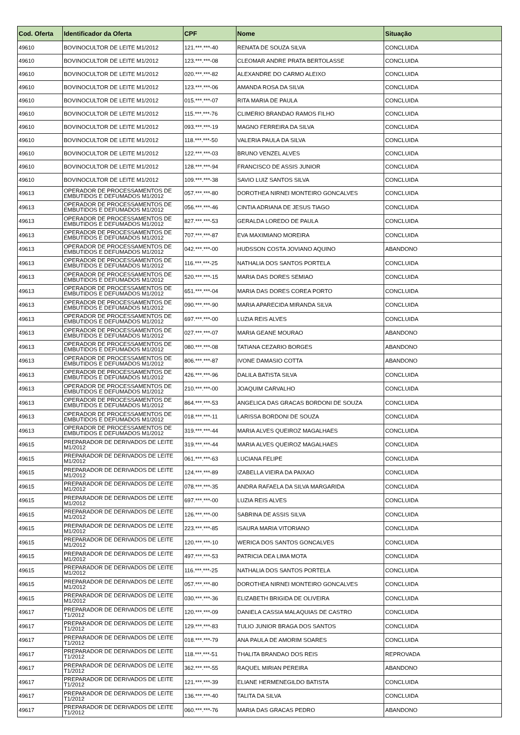| Cod. Oferta | Identificador da Oferta | CPF | Nome | Situação |
| --- | --- | --- | --- | --- |
| 49610 | BOVINOCULTOR DE LEITE M1/2012 | 121.***.***-40 | RENATA DE SOUZA SILVA | CONCLUIDA |
| 49610 | BOVINOCULTOR DE LEITE M1/2012 | 123.***.***-08 | CLEOMAR ANDRE PRATA BERTOLASSE | CONCLUIDA |
| 49610 | BOVINOCULTOR DE LEITE M1/2012 | 020.***.***-82 | ALEXANDRE DO CARMO ALEIXO | CONCLUIDA |
| 49610 | BOVINOCULTOR DE LEITE M1/2012 | 123.***.***-06 | AMANDA ROSA DA SILVA | CONCLUIDA |
| 49610 | BOVINOCULTOR DE LEITE M1/2012 | 015.***.***-07 | RITA MARIA DE PAULA | CONCLUIDA |
| 49610 | BOVINOCULTOR DE LEITE M1/2012 | 115.***.***-76 | CLIMERIO BRANDAO RAMOS FILHO | CONCLUIDA |
| 49610 | BOVINOCULTOR DE LEITE M1/2012 | 093.***.***-19 | MAGNO FERREIRA DA SILVA | CONCLUIDA |
| 49610 | BOVINOCULTOR DE LEITE M1/2012 | 118.***.***-50 | VALERIA PAULA DA SILVA | CONCLUIDA |
| 49610 | BOVINOCULTOR DE LEITE M1/2012 | 122.***.***-03 | BRUNO VENZEL ALVES | CONCLUIDA |
| 49610 | BOVINOCULTOR DE LEITE M1/2012 | 128.***.***-94 | FRANCISCO DE ASSIS JUNIOR | CONCLUIDA |
| 49610 | BOVINOCULTOR DE LEITE M1/2012 | 109.***.***-38 | SAVIO LUIZ SANTOS SILVA | CONCLUIDA |
| 49613 | OPERADOR DE PROCESSAMENTOS DE EMBUTIDOS E DEFUMADOS M1/2012 | 057.***.***-80 | DOROTHEA NIRNEI MONTEIRO GONCALVES | CONCLUIDA |
| 49613 | OPERADOR DE PROCESSAMENTOS DE EMBUTIDOS E DEFUMADOS M1/2012 | 056.***.***-46 | CINTIA ADRIANA DE JESUS TIAGO | CONCLUIDA |
| 49613 | OPERADOR DE PROCESSAMENTOS DE EMBUTIDOS E DEFUMADOS M1/2012 | 827.***.***-53 | GERALDA LOREDO DE PAULA | CONCLUIDA |
| 49613 | OPERADOR DE PROCESSAMENTOS DE EMBUTIDOS E DEFUMADOS M1/2012 | 707.***.***-87 | EVA MAXIMIANO MOREIRA | CONCLUIDA |
| 49613 | OPERADOR DE PROCESSAMENTOS DE EMBUTIDOS E DEFUMADOS M1/2012 | 042.***.***-00 | HUDSSON COSTA JOVIANO AQUINO | ABANDONO |
| 49613 | OPERADOR DE PROCESSAMENTOS DE EMBUTIDOS E DEFUMADOS M1/2012 | 116.***.***-25 | NATHALIA DOS SANTOS PORTELA | CONCLUIDA |
| 49613 | OPERADOR DE PROCESSAMENTOS DE EMBUTIDOS E DEFUMADOS M1/2012 | 520.***.***-15 | MARIA DAS DORES SEMIAO | CONCLUIDA |
| 49613 | OPERADOR DE PROCESSAMENTOS DE EMBUTIDOS E DEFUMADOS M1/2012 | 651.***.***-04 | MARIA DAS DORES COREA PORTO | CONCLUIDA |
| 49613 | OPERADOR DE PROCESSAMENTOS DE EMBUTIDOS E DEFUMADOS M1/2012 | 090.***.***-90 | MARIA APARECIDA MIRANDA SILVA | CONCLUIDA |
| 49613 | OPERADOR DE PROCESSAMENTOS DE EMBUTIDOS E DEFUMADOS M1/2012 | 697.***.***-00 | LUZIA REIS ALVES | CONCLUIDA |
| 49613 | OPERADOR DE PROCESSAMENTOS DE EMBUTIDOS E DEFUMADOS M1/2012 | 027.***.***-07 | MARIA GEANE MOURAO | ABANDONO |
| 49613 | OPERADOR DE PROCESSAMENTOS DE EMBUTIDOS E DEFUMADOS M1/2012 | 080.***.***-08 | TATIANA CEZARIO BORGES | ABANDONO |
| 49613 | OPERADOR DE PROCESSAMENTOS DE EMBUTIDOS E DEFUMADOS M1/2012 | 806.***.***-87 | IVONE DAMASIO COTTA | ABANDONO |
| 49613 | OPERADOR DE PROCESSAMENTOS DE EMBUTIDOS E DEFUMADOS M1/2012 | 426.***.***-96 | DALILA BATISTA SILVA | CONCLUIDA |
| 49613 | OPERADOR DE PROCESSAMENTOS DE EMBUTIDOS E DEFUMADOS M1/2012 | 210.***.***-00 | JOAQUIM CARVALHO | CONCLUIDA |
| 49613 | OPERADOR DE PROCESSAMENTOS DE EMBUTIDOS E DEFUMADOS M1/2012 | 864.***.***-53 | ANGELICA DAS GRACAS BORDONI DE SOUZA | CONCLUIDA |
| 49613 | OPERADOR DE PROCESSAMENTOS DE EMBUTIDOS E DEFUMADOS M1/2012 | 018.***.***-11 | LARISSA BORDONI DE SOUZA | CONCLUIDA |
| 49613 | OPERADOR DE PROCESSAMENTOS DE EMBUTIDOS E DEFUMADOS M1/2012 | 319.***.***-44 | MARIA ALVES QUEIROZ MAGALHAES | CONCLUIDA |
| 49615 | PREPARADOR DE DERIVADOS DE LEITE M1/2012 | 319.***.***-44 | MARIA ALVES QUEIROZ MAGALHAES | CONCLUIDA |
| 49615 | PREPARADOR DE DERIVADOS DE LEITE M1/2012 | 061.***.***-63 | LUCIANA FELIPE | CONCLUIDA |
| 49615 | PREPARADOR DE DERIVADOS DE LEITE M1/2012 | 124.***.***-89 | IZABELLA VIEIRA DA PAIXAO | CONCLUIDA |
| 49615 | PREPARADOR DE DERIVADOS DE LEITE M1/2012 | 078.***.***-35 | ANDRA RAFAELA DA SILVA MARGARIDA | CONCLUIDA |
| 49615 | PREPARADOR DE DERIVADOS DE LEITE M1/2012 | 697.***.***-00 | LUZIA REIS ALVES | CONCLUIDA |
| 49615 | PREPARADOR DE DERIVADOS DE LEITE M1/2012 | 126.***.***-00 | SABRINA DE ASSIS SILVA | CONCLUIDA |
| 49615 | PREPARADOR DE DERIVADOS DE LEITE M1/2012 | 223.***.***-85 | ISAURA MARIA VITORIANO | CONCLUIDA |
| 49615 | PREPARADOR DE DERIVADOS DE LEITE M1/2012 | 120.***.***-10 | WERICA DOS SANTOS GONCALVES | CONCLUIDA |
| 49615 | PREPARADOR DE DERIVADOS DE LEITE M1/2012 | 497.***.***-53 | PATRICIA DEA LIMA MOTA | CONCLUIDA |
| 49615 | PREPARADOR DE DERIVADOS DE LEITE M1/2012 | 116.***.***-25 | NATHALIA DOS SANTOS PORTELA | CONCLUIDA |
| 49615 | PREPARADOR DE DERIVADOS DE LEITE M1/2012 | 057.***.***-80 | DOROTHEA NIRNEI MONTEIRO GONCALVES | CONCLUIDA |
| 49615 | PREPARADOR DE DERIVADOS DE LEITE M1/2012 | 030.***.***-36 | ELIZABETH BRIGIDA DE OLIVEIRA | CONCLUIDA |
| 49617 | PREPARADOR DE DERIVADOS DE LEITE T1/2012 | 120.***.***-09 | DANIELA CASSIA MALAQUIAS DE CASTRO | CONCLUIDA |
| 49617 | PREPARADOR DE DERIVADOS DE LEITE T1/2012 | 129.***.***-83 | TULIO JUNIOR BRAGA DOS SANTOS | CONCLUIDA |
| 49617 | PREPARADOR DE DERIVADOS DE LEITE T1/2012 | 018.***.***-79 | ANA PAULA DE AMORIM SOARES | CONCLUIDA |
| 49617 | PREPARADOR DE DERIVADOS DE LEITE T1/2012 | 118.***.***-51 | THALITA BRANDAO DOS REIS | REPROVADA |
| 49617 | PREPARADOR DE DERIVADOS DE LEITE T1/2012 | 362.***.***-55 | RAQUEL MIRIAN PEREIRA | ABANDONO |
| 49617 | PREPARADOR DE DERIVADOS DE LEITE T1/2012 | 121.***.***-39 | ELIANE HERMENEGILDO BATISTA | CONCLUIDA |
| 49617 | PREPARADOR DE DERIVADOS DE LEITE T1/2012 | 136.***.***-40 | TALITA DA SILVA | CONCLUIDA |
| 49617 | PREPARADOR DE DERIVADOS DE LEITE T1/2012 | 060.***.***-76 | MARIA DAS GRACAS PEDRO | ABANDONO |